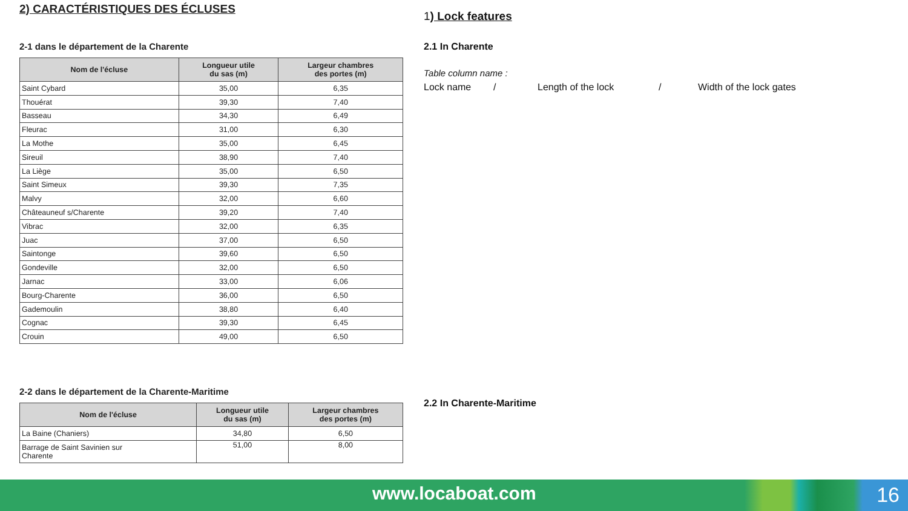2) CARACTÉRISTIQUES DES ÉCLUSES
2-1 dans le département de la Charente
| Nom de l'écluse | Longueur utile du sas (m) | Largeur chambres des portes (m) |
| --- | --- | --- |
| Saint Cybard | 35,00 | 6,35 |
| Thouérat | 39,30 | 7,40 |
| Basseau | 34,30 | 6,49 |
| Fleurac | 31,00 | 6,30 |
| La Mothe | 35,00 | 6,45 |
| Sireuil | 38,90 | 7,40 |
| La Liège | 35,00 | 6,50 |
| Saint Simeux | 39,30 | 7,35 |
| Malvy | 32,00 | 6,60 |
| Châteauneuf s/Charente | 39,20 | 7,40 |
| Vibrac | 32,00 | 6,35 |
| Juac | 37,00 | 6,50 |
| Saintonge | 39,60 | 6,50 |
| Gondeville | 32,00 | 6,50 |
| Jarnac | 33,00 | 6,06 |
| Bourg-Charente | 36,00 | 6,50 |
| Gademoulin | 38,80 | 6,40 |
| Cognac | 39,30 | 6,45 |
| Crouin | 49,00 | 6,50 |
2-2 dans le département de la Charente-Maritime
| Nom de l'écluse | Longueur utile du sas (m) | Largeur chambres des portes (m) |
| --- | --- | --- |
| La Baine (Chaniers) | 34,80 | 6,50 |
| Barrage de Saint Savinien sur Charente | 51,00 | 8,00 |
1) Lock features
2.1 In Charente
Table column name :
Lock name / Length of the lock / Width of the lock gates
2.2 In Charente-Maritime
www.locaboat.com 16